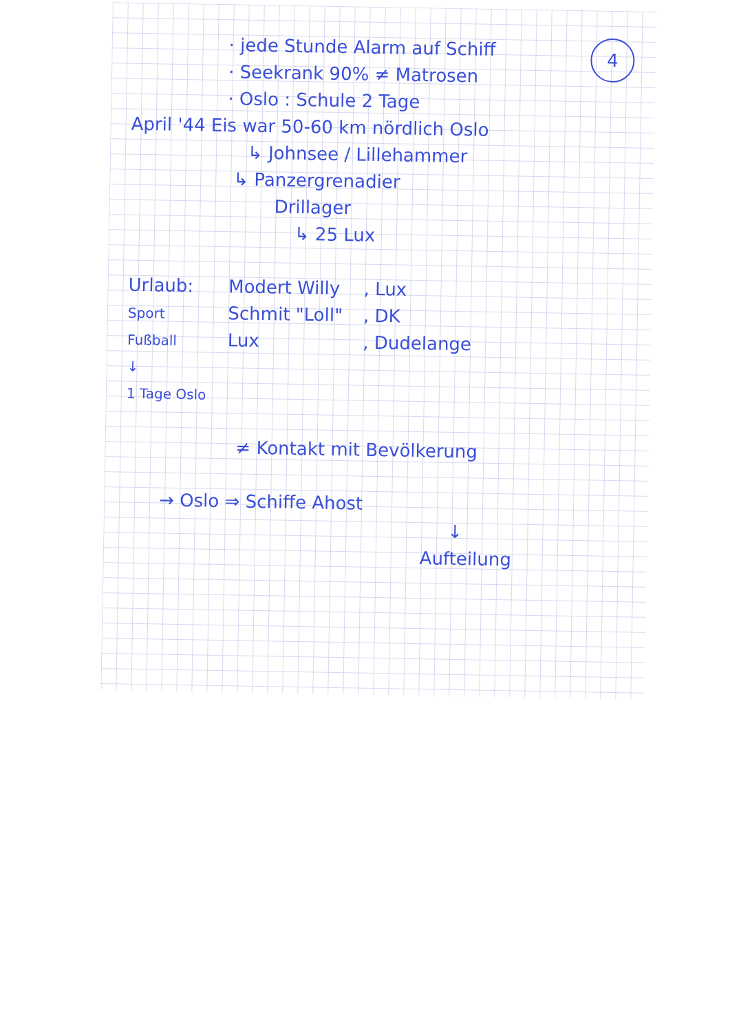4
· jede Stunde Alarm auf Schiff
· Seekrank 90% ≠ Matrosen
· Oslo : Schule 2 Tage
April '44 Eis war 50-60 km nördlich Oslo
↳ Johnsee / Lillehammer
↳ Panzergrenadier
Drillager
↳ 25 Lux
Urlaub:
Sport
Fußball
↓
1 Tage Oslo
Modert Willy
Schmit "Loll"
Lux
, Lux
, DK
, Dudelange
≠ Kontakt mit Bevölkerung
→ Oslo ⇒ Schiffe Ahost
↓
Aufteilung